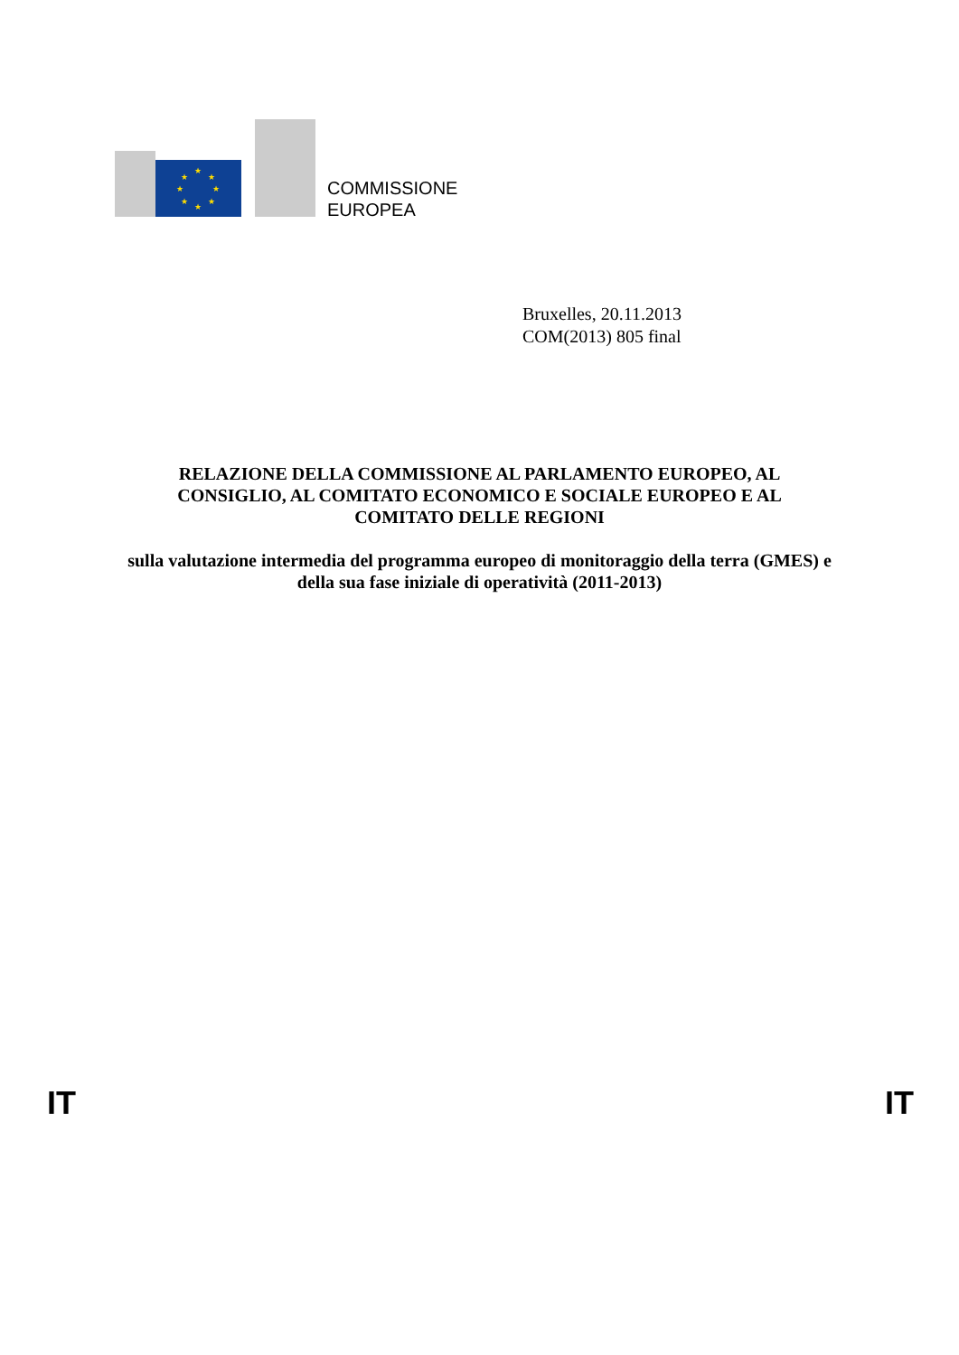★
★
★
★
★
★
★
★
COMMISSIONE
EUROPEA
Bruxelles, 20.11.2013
COM(2013) 805 final
RELAZIONE DELLA COMMISSIONE AL PARLAMENTO EUROPEO, AL CONSIGLIO, AL COMITATO ECONOMICO E SOCIALE EUROPEO E AL COMITATO DELLE REGIONI
sulla valutazione intermedia del programma europeo di monitoraggio della terra (GMES) e della sua fase iniziale di operatività (2011-2013)
IT IT